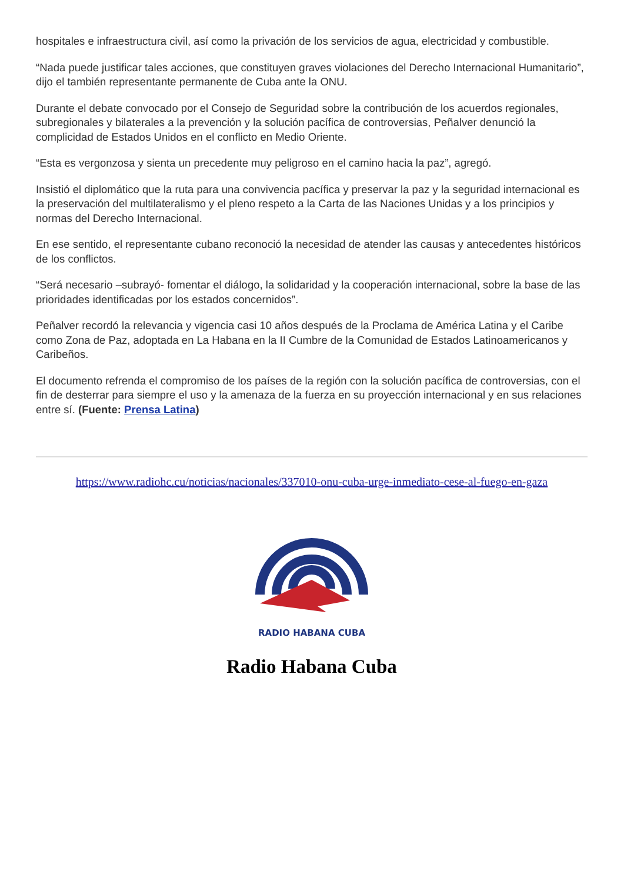hospitales e infraestructura civil, así como la privación de los servicios de agua, electricidad y combustible.
“Nada puede justificar tales acciones, que constituyen graves violaciones del Derecho Internacional Humanitario”, dijo el también representante permanente de Cuba ante la ONU.
Durante el debate convocado por el Consejo de Seguridad sobre la contribución de los acuerdos regionales, subregionales y bilaterales a la prevención y la solución pacífica de controversias, Peñalver denunció la complicidad de Estados Unidos en el conflicto en Medio Oriente.
“Esta es vergonzosa y sienta un precedente muy peligroso en el camino hacia la paz”, agregó.
Insistió el diplomático que la ruta para una convivencia pacífica y preservar la paz y la seguridad internacional es la preservación del multilateralismo y el pleno respeto a la Carta de las Naciones Unidas y a los principios y normas del Derecho Internacional.
En ese sentido, el representante cubano reconoció la necesidad de atender las causas y antecedentes históricos de los conflictos.
“Será necesario –subrayó- fomentar el diálogo, la solidaridad y la cooperación internacional, sobre la base de las prioridades identificadas por los estados concernidos”.
Peñalver recordó la relevancia y vigencia casi 10 años después de la Proclama de América Latina y el Caribe como Zona de Paz, adoptada en La Habana en la II Cumbre de la Comunidad de Estados Latinoamericanos y Caribeños.
El documento refrenda el compromiso de los países de la región con la solución pacífica de controversias, con el fin de desterrar para siempre el uso y la amenaza de la fuerza en su proyección internacional y en sus relaciones entre sí. (Fuente: Prensa Latina)
https://www.radiohc.cu/noticias/nacionales/337010-onu-cuba-urge-inmediato-cese-al-fuego-en-gaza
RADIO HABANA CUBA
Radio Habana Cuba